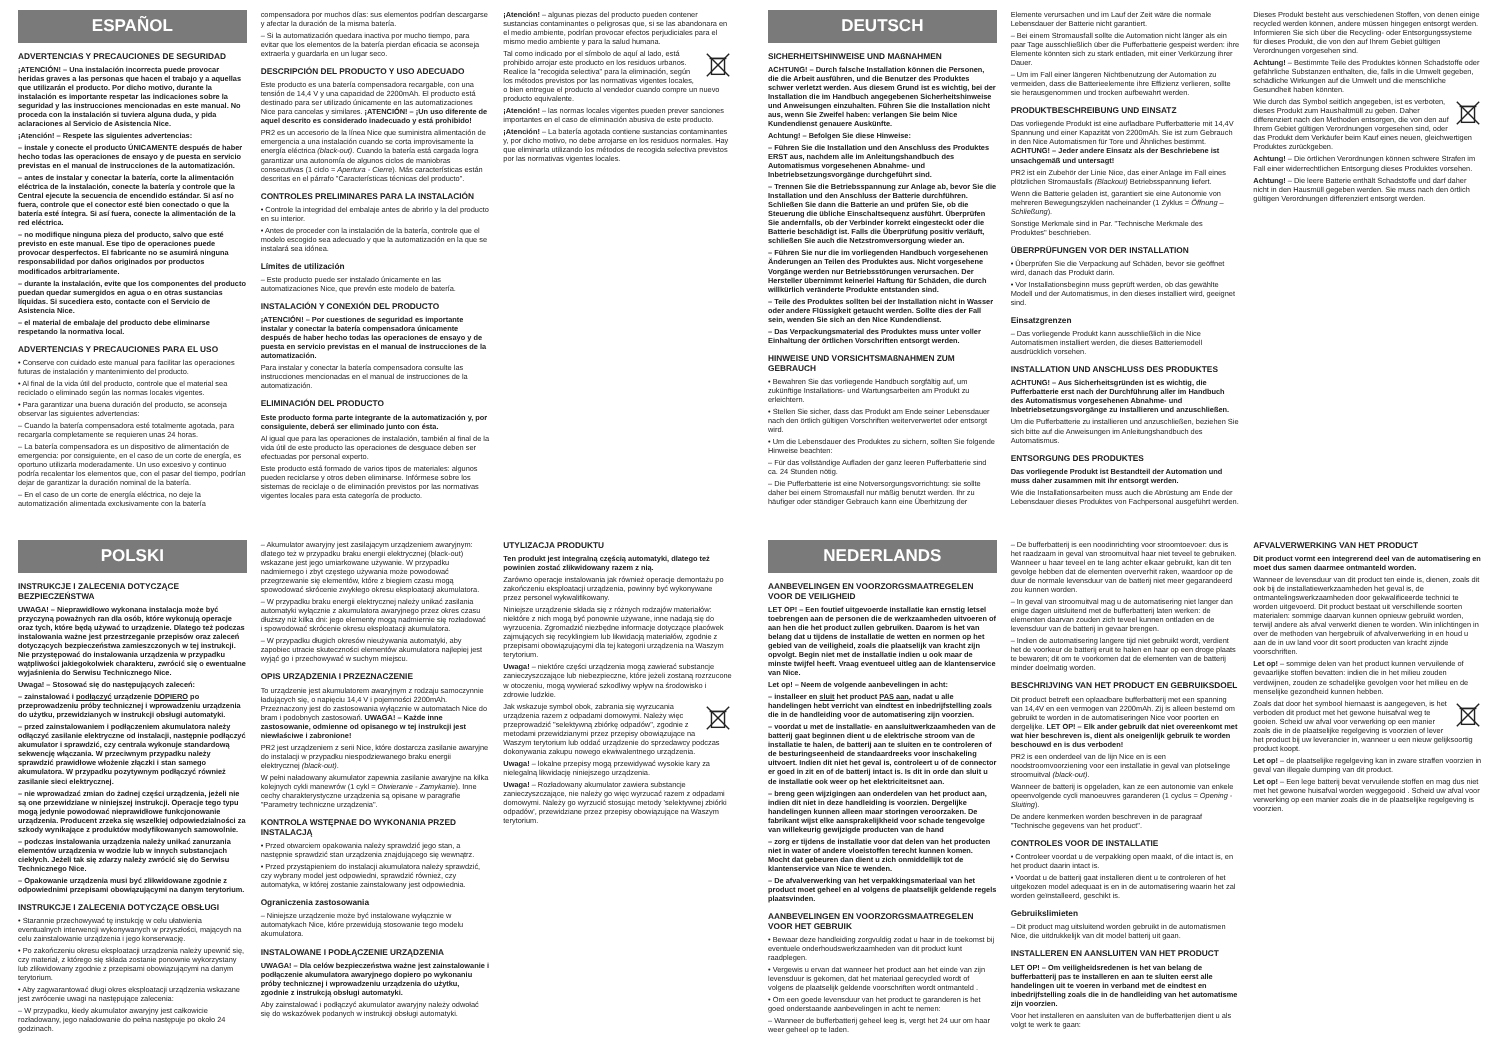ESPAÑOL
ADVERTENCIAS Y PRECAUCIONES DE SEGURIDAD
¡ATENCIÓN! – Una instalación incorrecta puede provocar heridas graves a las personas que hacen el trabajo y a aquellas que utilizarán el producto. Por dicho motivo, durante la instalación es importante respetar las indicaciones sobre la seguridad y las instrucciones mencionadas en este manual. No proceda con la instalación si tuviera alguna duda, y pida aclaraciones al Servicio de Asistencia Nice.
¡Atención! – Respete las siguientes advertencias:
– instale y conecte el producto ÚNICAMENTE después de haber hecho todas las operaciones de ensayo y de puesta en servicio previstas en el manual de instrucciones de la automatización.
– antes de instalar y conectar la batería, corte la alimentación eléctrica de la instalación, conecte la batería y controle que la Central ejecute la secuencia de encendido estándar. Si así no fuera, controle que el conector esté bien conectado o que la batería esté íntegra. Si así fuera, conecte la alimentación de la red eléctrica.
– no modifique ninguna pieza del producto, salvo que esté previsto en este manual. Ese tipo de operaciones puede provocar desperfectos. El fabricante no se asumirá ninguna responsabilidad por daños originados por productos modificados arbitrariamente.
– durante la instalación, evite que los componentes del producto puedan quedar sumergidos en agua o en otras sustancias líquidas. Si sucediera esto, contacte con el Servicio de Asistencia Nice.
– el material de embalaje del producto debe eliminarse respetando la normativa local.
ADVERTENCIAS Y PRECAUCIONES PARA EL USO
• Conserve con cuidado este manual para facilitar las operaciones futuras de instalación y mantenimiento del producto.
• Al final de la vida útil del producto, controle que el material sea reciclado o eliminado según las normas locales vigentes.
• Para garantizar una buena duración del producto, se aconseja observar las siguientes advertencias:
– Cuando la batería compensadora esté totalmente agotada, para recargarla completamente se requieren unas 24 horas.
– La batería compensadora es un dispositivo de alimentación de emergencia: por consiguiente, en el caso de un corte de energía, es oportuno utilizarla moderadamente. Un uso excesivo y continuo podría recalentar los elementos que, con el pasar del tiempo, podrían dejar de garantizar la duración nominal de la batería.
– En el caso de un corte de energía eléctrica, no deje la automatización alimentada exclusivamente con la batería compensadora por muchos días: sus elementos podrían descargarse y afectar la duración de la misma batería.
– Si la automatización quedara inactiva por mucho tiempo, para evitar que los elementos de la batería pierdan eficacia se aconseja extraerla y guardarla en un lugar seco.
DESCRIPCIÓN DEL PRODUCTO Y USO ADECUADO
Este producto es una batería compensadora recargable, con una tensión de 14,4 V y una capacidad de 2200mAh. El producto está destinado para ser utilizado únicamente en las automatizaciones Nice para cancelas y similares. ¡ATENCIÓN! – ¡Un uso diferente de aquel descrito es considerado inadecuado y está prohibido!
PR2 es un accesorio de la línea Nice que suministra alimentación de emergencia a una instalación cuando se corta improvisamente la energía eléctrica (black-out). Cuando la batería está cargada logra garantizar una autonomía de algunos ciclos de maniobras consecutivas (1 ciclo = Apertura - Cierre). Más características están descritas en el párrafo "Características técnicas del producto".
CONTROLES PRELIMINARES PARA LA INSTALACIÓN
• Controle la integridad del embalaje antes de abrirlo y la del producto en su interior.
• Antes de proceder con la instalación de la batería, controle que el modelo escogido sea adecuado y que la automatización en la que se instalará sea idónea.
Límites de utilización
– Este producto puede ser instalado únicamente en las automatizaciones Nice, que prevén este modelo de batería.
INSTALACIÓN Y CONEXIÓN DEL PRODUCTO
¡ATENCIÓN! – Por cuestiones de seguridad es importante instalar y conectar la batería compensadora únicamente después de haber hecho todas las operaciones de ensayo y de puesta en servicio previstas en el manual de instrucciones de la automatización.
Para instalar y conectar la batería compensadora consulte las instrucciones mencionadas en el manual de instrucciones de la automatización.
ELIMINACIÓN DEL PRODUCTO
Este producto forma parte integrante de la automatización y, por consiguiente, deberá ser eliminado junto con ésta.
Al igual que para las operaciones de instalación, también al final de la vida útil de este producto las operaciones de desguace deben ser efectuadas por personal experto.
Este producto está formado de varios tipos de materiales: algunos pueden reciclarse y otros deben eliminarse. Infórmese sobre los sistemas de reciclaje o de eliminación previstos por las normativas vigentes locales para esta categoría de producto.
¡Atención! – algunas piezas del producto pueden contener sustancias contaminantes o peligrosas que, si se las abandonara en el medio ambiente, podrían provocar efectos perjudiciales para el mismo medio ambiente y para la salud humana.
Tal como indicado por el símbolo de aquí al lado, está prohibido arrojar este producto en los residuos urbanos. Realice la "recogida selectiva" para la eliminación, según los métodos previstos por las normativas vigentes locales, o bien entregue el producto al vendedor cuando compre un nuevo producto equivalente.
¡Atención! – las normas locales vigentes pueden prever sanciones importantes en el caso de eliminación abusiva de este producto.
¡Atención! – La batería agotada contiene sustancias contaminantes y, por dicho motivo, no debe arrojarse en los residuos normales. Hay que eliminarla utilizando los métodos de recogida selectiva previstos por las normativas vigentes locales.
DEUTSCH
SICHERHEITSHINWEISE UND MAßNAHMEN
ACHTUNG! – Durch falsche Installation können die Personen, die die Arbeit ausführen, und die Benutzer des Produktes schwer verletzt werden. Aus diesem Grund ist es wichtig, bei der Installation die im Handbuch angegebenen Sicherheitshinweise und Anweisungen einzuhalten. Führen Sie die Installation nicht aus, wenn Sie Zweifel haben: verlangen Sie beim Nice Kundendienst genauere Auskünfte.
Achtung! – Befolgen Sie diese Hinweise:
– Führen Sie die Installation und den Anschluss des Produktes ERST aus, nachdem alle im Anleitungshandbuch des Automatismus vorgesehenen Abnahme- und Inbetriebsetzungsvorgänge durchgeführt sind.
– Trennen Sie die Betriebsspannung zur Anlage ab, bevor Sie die Installation und den Anschluss der Batterie durchführen. Schließen Sie dann die Batterie an und prüfen Sie, ob die Steuerung die übliche Einschaltsequenz ausführt. Überprüfen Sie andernfalls, ob der Verbinder korrekt eingesteckt oder die Batterie beschädigt ist. Falls die Überprüfung positiv verläuft, schließen Sie auch die Netzstromversorgung wieder an.
– Führen Sie nur die im vorliegenden Handbuch vorgesehenen Änderungen an Teilen des Produktes aus. Nicht vorgesehene Vorgänge werden nur Betriebsstörungen verursachen. Der Hersteller übernimmt keinerlei Haftung für Schäden, die durch willkürlich veränderte Produkte entstanden sind.
– Teile des Produktes sollten bei der Installation nicht in Wasser oder andere Flüssigkeit getaucht werden. Sollte dies der Fall sein, wenden Sie sich an den Nice Kundendienst.
– Das Verpackungsmaterial des Produktes muss unter voller Einhaltung der örtlichen Vorschriften entsorgt werden.
HINWEISE UND VORSICHTSMAßNAHMEN ZUM GEBRAUCH
• Bewahren Sie das vorliegende Handbuch sorgfältig auf, um zukünftige Installations- und Wartungsarbeiten am Produkt zu erleichtern.
• Stellen Sie sicher, dass das Produkt am Ende seiner Lebensdauer nach den örtlich gültigen Vorschriften weiterverwertet oder entsorgt wird.
• Um die Lebensdauer des Produktes zu sichern, sollten Sie folgende Hinweise beachten:
– Für das vollständige Aufladen der ganz leeren Pufferbatterie sind ca. 24 Stunden nötig.
– Die Pufferbatterie ist eine Notversorgungsvorrichtung: sie sollte daher bei einem Stromausfall nur mäßig benutzt werden. Ihr zu häufiger oder ständiger Gebrauch kann eine Überhitzung der Elemente verursachen und im Lauf der Zeit wäre die normale Lebensdauer der Batterie nicht garantiert.
– Bei einem Stromausfall sollte die Automation nicht länger als ein paar Tage ausschließlich über die Pufferbatterie gespeist werden: ihre Elemente könnten sich zu stark entladen, mit einer Verkürzung ihrer Dauer.
– Um im Fall einer längeren Nichtbenutzung der Automation zu vermeiden, dass die Batterieelemente ihre Effizienz verlieren, sollte sie herausgenommen und trocken aufbewahrt werden.
PRODUKTBESCHREIBUNG UND EINSATZ
Das vorliegende Produkt ist eine aufladbare Pufferbatterie mit 14,4V Spannung und einer Kapazität von 2200mAh. Sie ist zum Gebrauch in den Nice Automatismen für Tore und Ähnliches bestimmt. ACHTUNG! – Jeder andere Einsatz als der Beschriebene ist unsachgemäß und untersagt!
PR2 ist ein Zubehör der Linie Nice, das einer Anlage im Fall eines plötzlichen Stromausfalls (Blackout) Betriebsspannung liefert.
Wenn die Batterie geladen ist, garantiert sie eine Autonomie von mehreren Bewegungszyklen nacheinander (1 Zyklus = Öffnung – Schließung).
Sonstige Merkmale sind in Par. "Technische Merkmale des Produktes" beschrieben.
ÜBERPRÜFUNGEN VOR DER INSTALLATION
• Überprüfen Sie die Verpackung auf Schäden, bevor sie geöffnet wird, danach das Produkt darin.
• Vor Installationsbeginn muss geprüft werden, ob das gewählte Modell und der Automatismus, in den dieses installiert wird, geeignet sind.
Einsatzgrenzen
– Das vorliegende Produkt kann ausschließlich in die Nice Automatismen installiert werden, die dieses Batteriemodell ausdrücklich vorsehen.
INSTALLATION UND ANSCHLUSS DES PRODUKTES
ACHTUNG! – Aus Sicherheitsgründen ist es wichtig, die Pufferbatterie erst nach der Durchführung aller im Handbuch des Automatismus vorgesehenen Abnahme- und Inbetriebsetzungsvorgänge zu installieren und anzuschließen.
Um die Pufferbatterie zu installieren und anzuschließen, beziehen Sie sich bitte auf die Anweisungen im Anleitungshandbuch des Automatismus.
ENTSORGUNG DES PRODUKTES
Das vorliegende Produkt ist Bestandteil der Automation und muss daher zusammen mit ihr entsorgt werden.
Wie die Installationsarbeiten muss auch die Abrüstung am Ende der Lebensdauer dieses Produktes von Fachpersonal ausgeführt werden.
Dieses Produkt besteht aus verschiedenen Stoffen, von denen einige recycled werden können, andere müssen hingegen entsorgt werden. Informieren Sie sich über die Recycling- oder Entsorgungssysteme für dieses Produkt, die von den auf Ihrem Gebiet gültigen Verordnungen vorgesehen sind.
Achtung! – Bestimmte Teile des Produktes können Schadstoffe oder gefährliche Substanzen enthalten, die, falls in die Umwelt gegeben, schädliche Wirkungen auf die Umwelt und die menschliche Gesundheit haben könnten.
Wie durch das Symbol seitlich angegeben, ist es verboten, dieses Produkt zum Haushaltmüll zu geben. Daher differenziert nach den Methoden entsorgen, die von den auf Ihrem Gebiet gültigen Verordnungen vorgesehen sind, oder das Produkt dem Verkäufer beim Kauf eines neuen, gleichwertigen Produktes zurückgeben.
Achtung! – Die örtlichen Verordnungen können schwere Strafen im Fall einer widerrechtlichen Entsorgung dieses Produktes vorsehen.
Achtung! – Die leere Batterie enthält Schadstoffe und darf daher nicht in den Hausmüll gegeben werden. Sie muss nach den örtlich gültigen Verordnungen differenziert entsorgt werden.
POLSKI
INSTRUKCJE I ZALECENIA DOTYCZĄCE BEZPIECZEŃSTWA
UWAGA! – Nieprawidłowo wykonana instalacja może być przyczyną poważnych ran dla osób, które wykonują operacje oraz tych, które będą używać to urządzenie. Dlatego też podczas instalowania ważne jest przestrzeganie przepisów oraz zaleceń dotyczących bezpieczeństwa zamieszczonych w tej instrukcji. Nie przystępować do instalowania urządzenia w przypadku wątpliwości jakiegokolwiek charakteru, zwrócić się o ewentualne wyjaśnienia do Serwisu Technicznego Nice.
Uwaga! – Stosować się do następujących zaleceń:
– zainstalować i podłączyć urządzenie DOPIERO po przeprowadzeniu próby technicznej i wprowadzeniu urządzenia do użytku, przewidzianych w instrukcji obsługi automatyki.
– przed zainstalowaniem i podłączeniem akumulatora należy odłączyć zasilanie elektryczne od instalacji, następnie podłączyć akumulator i sprawdzić, czy centrala wykonuje standardową sekwencję włączania. W przeciwnym przypadku należy sprawdzić prawidłowe włożenie złączki i stan samego akumulatora. W przypadku pozytywnym podłączyć również zasilanie sieci elektrycznej.
– nie wprowadzać zmian do żadnej części urządzenia, jeżeli nie są one przewidziane w niniejszej instrukcji. Operacje tego typu mogą jedynie powodować nieprawidłowe funkcjonowanie urządzenia. Producent zrzeka się wszelkiej odpowiedzialności za szkody wynikające z produktów modyfikowanych samowolnie.
– podczas instalowania urządzenia należy unikać zanurzania elementów urządzenia w wodzie lub w innych substancjach ciekłych. Jeżeli tak się zdarzy należy zwrócić się do Serwisu Technicznego Nice.
– Opakowanie urządzenia musi być zlikwidowane zgodnie z odpowiednimi przepisami obowiązującymi na danym terytorium.
INSTRUKCJE I ZALECENIA DOTYCZĄCE OBSŁUGI
• Starannie przechowywać tę instukcję w celu ułatwienia eventualnych interwencji wykonywanych w przyszłości, mających na celu zainstalowanie urządzenia i jego konserwację.
• Po zakończeniu okresu eksploatacji urządzenia należy upewnić się, czy materiał, z którego się składa zostanie ponownie wykorzystany lub zlikwidowany zgodnie z przepisami obowiązującymi na danym terytorium.
• Aby zagwarantować długi okres eksploatacji urządzenia wskazane jest zwrócenie uwagi na następujące zalecenia:
– W przypadku, kiedy akumulator awaryjny jest całkowicie rozładowany, jego naładowanie do pełna następuje po około 24 godzinach.
– Akumulator awaryjny jest zasilającym urządzeniem awaryjnym: dlatego też w przypadku braku energii elektrycznej (black-out) wskazane jest jego umiarkowane używanie. W przypadku nadmiernego i zbyt częstego używania może powodować przegrzewanie się elementów, które z biegiem czasu mogą spowodować skrócenie zwykłego okresu eksploatacji akumulatora.
– W przypadku braku energii elektrycznej należy unikać zasilania automatyki wyłącznie z akumulatora awaryjnego przez okres czasu dłuższy niż kilka dni: jego elementy mogą nadmiernie się rozładować i spowodować skrócenie okresu eksploatacji akumulatora.
– W przypadku długich okresów nieużywania automatyki, aby zapobiec utracie skuteczności elementów akumulatora najlepiej jest wyjąć go i przechowywać w suchym miejscu.
OPIS URZĄDZENIA I PRZEZNACZENIE
To urządzenie jest akumulatorem awaryjnym z rodzaju samoczynnie ładujących się, o napięciu 14,4 V i pojemności 2200mAh. Przeznaczony jest do zastosowania wyłącznie w automatach Nice do bram i podobnych zastosowań. UWAGA! – Każde inne zastosowanie, odmienne od opisanego w tej instrukcji jest niewłaściwe i zabronione!
PR2 jest urządzeniem z serii Nice, które dostarcza zasilanie awaryjne do instalacji w przypadku niespodziewanego braku energii elektrycznej (black-out).
W pełni naładowany akumulator zapewnia zasilanie awaryjne na kilka kolejnych cykli manewrów (1 cykl = Otwieranie - Zamykanie). Inne cechy charakterystyczne urządzenia są opisane w paragrafie "Parametry techniczne urządzenia".
KONTROLA WSTĘPNAE DO WYKONANIA PRZED INSTALACJĄ
• Przed otwarciem opakowania należy sprawdzić jego stan, a następnie sprawdzić stan urządzenia znajdującego się wewnątrz.
• Przed przystąpieniem do instalacji akumulatora należy sprawdzić, czy wybrany model jest odpowiedni, sprawdzić również, czy automatyka, w której zostanie zainstalowany jest odpowiednia.
Ograniczenia zastosowania
– Niniejsze urządzenie może być instalowane wyłącznie w automatykach Nice, które przewidują stosowanie tego modelu akumulatora.
INSTALOWANE I PODŁĄCZENIE URZĄDZENIA
UWAGA! – Dla celów bezpieczeństwa ważne jest zainstalowanie i podłączenie akumulatora awaryjnego dopiero po wykonaniu próby technicznej i wprowadzeniu urządzenia do użytku, zgodnie z instrukcją obsługi automatyki.
Aby zainstalować i podłączyć akumulator awaryjny należy odwołać się do wskazówek podanych w instrukcji obsługi automatyki.
UTYLIZACJA PRODUKTU
Ten produkt jest integralną częścią automatyki, dlatego też powinien zostać zlikwidowany razem z nią.
Zarówno operacje instalowania jak również operacje demontażu po zakończeniu eksploatacji urządzenia, powinny być wykonywane przez personel wykwalifikowany.
Niniejsze urządzenie składa się z różnych rodzajów materiałów: niektóre z nich mogą być ponownie używane, inne nadają się do wyrzucenia. Zgromadzić niezbędne informacje dotyczące placówek zajmujących się recyklingiem lub likwidacją materiałów, zgodnie z przepisami obowiązującymi dla tej kategorii urządzenia na Waszym terytorium.
Uwaga! – niektóre części urządzenia mogą zawierać substancje zanieczyszczające lub niebezpieczne, które jeżeli zostaną rozrzucone w otoczeniu, mogą wywierać szkodliwy wpływ na środowisko i zdrowie ludzkie.
Jak wskazuje symbol obok, zabrania się wyrzucania urządzenia razem z odpadami domowymi. Należy więc przeprowadzić "selektywną zbiórkę odpadów", zgodnie z metodami przewidzianymi przez przepisy obowiązujące na Waszym terytorium lub oddać urządzenie do sprzedawcy podczas dokonywania zakupu nowego ekwiwalentnego urządzenia.
Uwaga! – lokalne przepisy mogą przewidywać wysokie kary za nielegalną likwidację niniejszego urządzenia.
Uwaga! – Rozładowany akumulator zawiera substancje zanieczyszczające, nie należy go więc wyrzucać razem z odpadami domowymi. Należy go wyrzucić stosując metody 'selektywnej zbiórki odpadów', przewidziane przez przepisy obowiązujące na Waszym terytorium.
NEDERLANDS
AANBEVELINGEN EN VOORZORGSMAATREGELEN VOOR DE VEILIGHEID
LET OP! – Een foutief uitgevoerde installatie kan ernstig letsel toebrengen aan de personen die de werkzaamheden uitvoeren of aan hen die het product zullen gebruiken. Daarom is het van belang dat u tijdens de installatie de wetten en normen op het gebied van de veiligheid, zoals die plaatselijk van kracht zijn opvolgt. Begin niet met de installatie indien u ook maar de minste twijfel heeft. Vraag eventueel uitleg aan de klantenservice van Nice.
Let op! – Neem de volgende aanbevelingen in acht:
– installeer en sluit het product PAS aan, nadat u alle handelingen hebt verricht van eindtest en inbedrijfstelling zoals die in de handleiding voor de automatisering zijn voorzien.
– voordat u met de installatie- en aansluitwerkzaamheden van de batterij gaat beginnen dient u de elektrische stroom van de installatie te halen, de batterij aan te sluiten en te controleren of de besturingseenheid de standaardreeks voor inschakeling uitvoert. Indien dit niet het geval is, controleert u of de connector er goed in zit en of de batterij intact is. Is dit in orde dan sluit u de installatie ook weer op het elektriciteitsnet aan.
– breng geen wijzigingen aan onderdelen van het product aan, indien dit niet in deze handleiding is voorzien. Dergelijke handelingen kunnen alleen maar storingen veroorzaken. De fabrikant wijst elke aansprakelijkheid voor schade tengevolge van willekeurig gewijzigde producten van de hand
– zorg er tijdens de installatie voor dat delen van het producten niet in water of andere vloeistoffen terecht kunnen komen. Mocht dat gebeuren dan dient u zich onmiddellijk tot de klantenservice van Nice te wenden.
– De afvalverwerking van het verpakkingsmateriaal van het product moet geheel en al volgens de plaatselijk geldende regels plaatsvinden.
AANBEVELINGEN EN VOORZORGSMAATREGELEN VOOR HET GEBRUIK
• Bewaar deze handleiding zorgvuldig zodat u haar in de toekomst bij eventuele onderhoudswerkzaamheden van dit product kunt raadplegen.
• Vergewis u ervan dat wanneer het product aan het einde van zijn levensduur is gekomen, dat het materiaal gerecycled wordt of volgens de plaatselijk geldende voorschriften wordt ontmanteld .
• Om een goede levensduur van het product te garanderen is het goed onderstaande aanbevelingen in acht te nemen:
– Wanneer de bufferbatterij geheel leeg is, vergt het 24 uur om haar weer geheel op te laden.
– De bufferbatterij is een noodinrichting voor stroomtoevoer: dus is het raadzaam in geval van stroomuitval haar niet teveel te gebruiken. Wanneer u haar teveel en te lang achter elkaar gebruikt, kan dit ten gevolge hebben dat de elementen oververhit raken, waardoor op de duur de normale levensduur van de batterij niet meer gegarandeerd zou kunnen worden.
– In geval van stroomuitval mag u de automatisering niet langer dan enige dagen uitsluitend met de bufferbatterij laten werken: de elementen daarvan zouden zich teveel kunnen ontladen en de levensduur van de batterij in gevaar brengen.
– Indien de automatisering langere tijd niet gebruikt wordt, verdient het de voorkeur de batterij eruit te halen en haar op een droge plaats te bewaren; dit om te voorkomen dat de elementen van de batterij minder doelmatig worden.
BESCHRIJVING VAN HET PRODUCT EN GEBRUIKSDOEL
Dit product betreft een oplaadbare bufferbatterij met een spanning van 14,4V en een vermogen van 2200mAh. Zij is alleen bestemd om gebruikt te worden in de automatiseringen Nice voor poorten en dergelijke. LET OP! – Elk ander gebruik dat niet overeenkomt met wat hier beschreven is, dient als oneigenlijk gebruik te worden beschouwd en is dus verboden!
PR2 is een onderdeel van de lijn Nice en is een noodstroomvoorziening voor een installatie in geval van plotselinge stroomuitval (black-out).
Wanneer de batterij is opgeladen, kan ze een autonomie van enkele opeenvolgende cycli manoeuvres garanderen (1 cyclus = Opening - Sluiting).
De andere kenmerken worden beschreven in de paragraaf "Technische gegevens van het product".
CONTROLES VOOR DE INSTALLATIE
• Controleer voordat u de verpakking open maakt, of die intact is, en het product daarin intact is.
• Voordat u de batterij gaat installeren dient u te controleren of het uitgekozen model adequaat is en in de automatisering waarin het zal worden geïnstalleerd, geschikt is.
Gebruikslimieten
– Dit product mag uitsluitend worden gebruikt in de automatismen Nice, die uitdrukkelijk van dit model batterij uit gaan.
INSTALLEREN EN AANSLUITEN VAN HET PRODUCT
LET OP! – Om veiligheidsredenen is het van belang de bufferbatterij pas te installeren en aan te sluiten eerst alle handelingen uit te voeren in verband met de eindtest en inbedrijfstelling zoals die in de handleiding van het automatisme zijn voorzien.
Voor het installeren en aansluiten van de bufferbatterijen dient u als volgt te werk te gaan:
AFVALVERWERKING VAN HET PRODUCT
Dit product vormt een integrerend deel van de automatisering en moet dus samen daarmee ontmanteld worden.
Wanneer de levensduur van dit product ten einde is, dienen, zoals dit ook bij de installatiewerkzaamheden het geval is, de ontmantelingswerkzaamheden door gekwalificeerde technici te worden uitgevoerd. Dit product bestaat uit verschillende soorten materialen: sommige daarvan kunnen opnieuw gebruikt worden, terwijl andere als afval verwerkt dienen te worden. Win inlichtingen in over de methoden van hergebruik of afvalverwerking in en houd u aan de in uw land voor dit soort producten van kracht zijnde voorschriften.
Let op! – sommige delen van het product kunnen vervuilende of gevaarlijke stoffen bevatten: indien die in het milieu zouden verdwijnen, zouden ze schadelijke gevolgen voor het milieu en de menselijke gezondheid kunnen hebben.
Zoals dat door het symbool hiernaast is aangegeven, is het verboden dit product met het gewone huisafval weg te gooien. Scheid uw afval voor verwerking op een manier zoals die in de plaatselijke regelgeving is voorzien of lever het product bij uw leverancier in, wanneer u een nieuw gelijksoortig product koopt.
Let op! – de plaatselijke regelgeving kan in zware straffen voorzien in geval van illegale dumping van dit product.
Let op! – Een lege batterij bevat vervuilende stoffen en mag dus niet met het gewone huisafval worden weggegooid . Scheid uw afval voor verwerking op een manier zoals die in de plaatselijke regelgeving is voorzien.